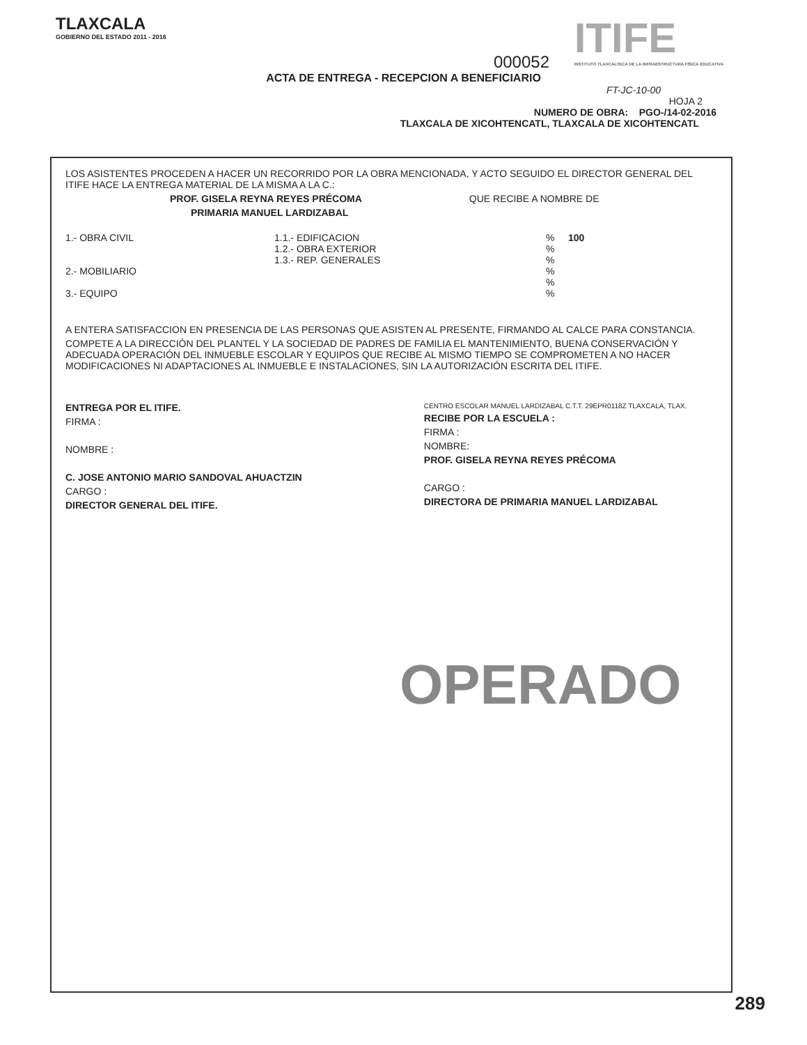TLAXCALA
GOBIERNO DEL ESTADO 2011 - 2016
ITIFE
INSTITUTO TLAXCALTECA DE LA INFRAESTRUCTURA FÍSICA EDUCATIVA
000052
ACTA DE ENTREGA - RECEPCION A BENEFICIARIO
FT-JC-10-00
HOJA 2
NUMERO DE OBRA: PGO-/14-02-2016
TLAXCALA DE XICOHTENCATL, TLAXCALA DE XICOHTENCATL
LOS ASISTENTES PROCEDEN A HACER UN RECORRIDO POR LA OBRA MENCIONADA, Y ACTO SEGUIDO EL DIRECTOR GENERAL DEL ITIFE HACE LA ENTREGA MATERIAL DE LA MISMA A LA C.:
PROF. GISELA REYNA REYES PRÉCOMA QUE RECIBE A NOMBRE DE
PRIMARIA MANUEL LARDIZABAL
1.- OBRA CIVIL 1.1.- EDIFICACION
1.2.- OBRA EXTERIOR
1.3.- REP. GENERALES
% 100
%
%
2.- MOBILIARIO %
%
3.- EQUIPO %
A ENTERA SATISFACCION EN PRESENCIA DE LAS PERSONAS QUE ASISTEN AL PRESENTE, FIRMANDO AL CALCE PARA CONSTANCIA.
COMPETE A LA DIRECCIÓN DEL PLANTEL Y LA SOCIEDAD DE PADRES DE FAMILIA EL MANTENIMIENTO, BUENA CONSERVACIÓN Y ADECUADA OPERACIÓN DEL INMUEBLE ESCOLAR Y EQUIPOS QUE RECIBE AL MISMO TIEMPO SE COMPROMETEN A NO HACER MODIFICACIONES NI ADAPTACIONES AL INMUEBLE E INSTALACIONES, SIN LA AUTORIZACIÓN ESCRITA DEL ITIFE.
ENTREGA POR EL ITIFE.
FIRMA :
NOMBRE :
C. JOSE ANTONIO MARIO SANDOVAL AHUACTZIN
CARGO :
DIRECTOR GENERAL DEL ITIFE.
CENTRO ESCOLAR MANUEL LARDIZABAL C.T.T. 29EPR0118Z TLAXCALA, TLAX.
RECIBE POR LA ESCUELA :
FIRMA :
NOMBRE:
PROF. GISELA REYNA REYES PRÉCOMA
CARGO :
DIRECTORA DE PRIMARIA MANUEL LARDIZABAL
OPERADO
289